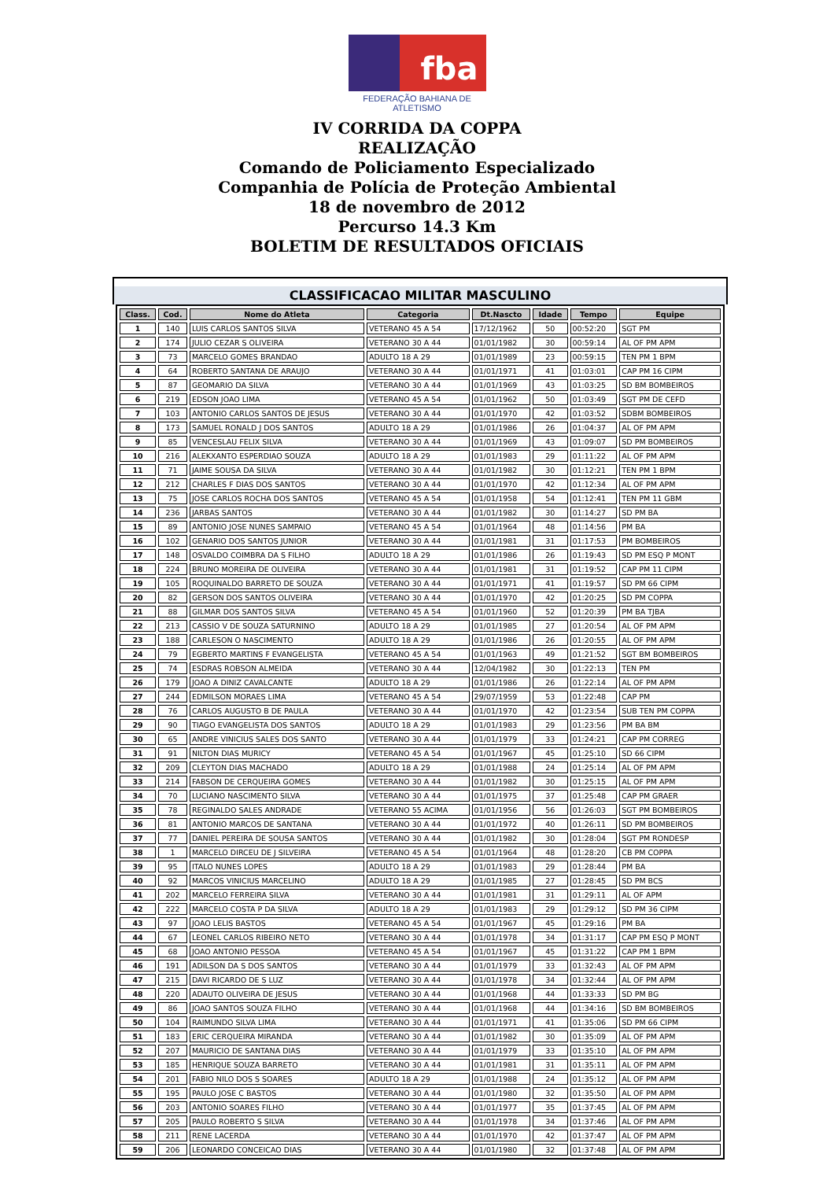fba
FEDERAÇÃO BAHIANA DE ATLETISMO
IV CORRIDA DA COPPA
REALIZAÇÃO
Comando de Policiamento Especializado
Companhia de Polícia de Proteção Ambiental
18 de novembro de 2012
Percurso 14.3 Km
BOLETIM DE RESULTADOS OFICIAIS
CLASSIFICACAO MILITAR MASCULINO
| Class. | Cod. | Nome do Atleta | Categoria | Dt.Nascto | Idade | Tempo | Equipe |
| --- | --- | --- | --- | --- | --- | --- | --- |
| 1 | 140 | LUIS CARLOS SANTOS SILVA | VETERANO 45 A 54 | 17/12/1962 | 50 | 00:52:20 | SGT PM |
| 2 | 174 | JULIO CEZAR S OLIVEIRA | VETERANO 30 A 44 | 01/01/1982 | 30 | 00:59:14 | AL OF PM APM |
| 3 | 73 | MARCELO GOMES BRANDAO | ADULTO 18 A 29 | 01/01/1989 | 23 | 00:59:15 | TEN PM 1 BPM |
| 4 | 64 | ROBERTO SANTANA DE ARAUJO | VETERANO 30 A 44 | 01/01/1971 | 41 | 01:03:01 | CAP PM 16 CIPM |
| 5 | 87 | GEOMARIO DA SILVA | VETERANO 30 A 44 | 01/01/1969 | 43 | 01:03:25 | SD BM BOMBEIROS |
| 6 | 219 | EDSON JOAO LIMA | VETERANO 45 A 54 | 01/01/1962 | 50 | 01:03:49 | SGT PM DE CEFD |
| 7 | 103 | ANTONIO CARLOS SANTOS DE JESUS | VETERANO 30 A 44 | 01/01/1970 | 42 | 01:03:52 | SDBM BOMBEIROS |
| 8 | 173 | SAMUEL RONALD J DOS SANTOS | ADULTO 18 A 29 | 01/01/1986 | 26 | 01:04:37 | AL OF PM APM |
| 9 | 85 | VENCESLAU FELIX SILVA | VETERANO 30 A 44 | 01/01/1969 | 43 | 01:09:07 | SD PM BOMBEIROS |
| 10 | 216 | ALEKXANTO ESPERDIAO SOUZA | ADULTO 18 A 29 | 01/01/1983 | 29 | 01:11:22 | AL OF PM APM |
| 11 | 71 | JAIME SOUSA DA SILVA | VETERANO 30 A 44 | 01/01/1982 | 30 | 01:12:21 | TEN PM 1 BPM |
| 12 | 212 | CHARLES F DIAS DOS SANTOS | VETERANO 30 A 44 | 01/01/1970 | 42 | 01:12:34 | AL OF PM APM |
| 13 | 75 | JOSE CARLOS ROCHA DOS SANTOS | VETERANO 45 A 54 | 01/01/1958 | 54 | 01:12:41 | TEN PM 11 GBM |
| 14 | 236 | JARBAS SANTOS | VETERANO 30 A 44 | 01/01/1982 | 30 | 01:14:27 | SD PM BA |
| 15 | 89 | ANTONIO JOSE NUNES SAMPAIO | VETERANO 45 A 54 | 01/01/1964 | 48 | 01:14:56 | PM BA |
| 16 | 102 | GENARIO DOS SANTOS JUNIOR | VETERANO 30 A 44 | 01/01/1981 | 31 | 01:17:53 | PM BOMBEIROS |
| 17 | 148 | OSVALDO COIMBRA DA S FILHO | ADULTO 18 A 29 | 01/01/1986 | 26 | 01:19:43 | SD PM ESQ P MONT |
| 18 | 224 | BRUNO MOREIRA DE OLIVEIRA | VETERANO 30 A 44 | 01/01/1981 | 31 | 01:19:52 | CAP PM 11 CIPM |
| 19 | 105 | ROQUINALDO BARRETO DE SOUZA | VETERANO 30 A 44 | 01/01/1971 | 41 | 01:19:57 | SD PM 66 CIPM |
| 20 | 82 | GERSON DOS SANTOS OLIVEIRA | VETERANO 30 A 44 | 01/01/1970 | 42 | 01:20:25 | SD PM COPPA |
| 21 | 88 | GILMAR DOS SANTOS SILVA | VETERANO 45 A 54 | 01/01/1960 | 52 | 01:20:39 | PM BA TJBA |
| 22 | 213 | CASSIO V DE SOUZA SATURNINO | ADULTO 18 A 29 | 01/01/1985 | 27 | 01:20:54 | AL OF PM APM |
| 23 | 188 | CARLESON O NASCIMENTO | ADULTO 18 A 29 | 01/01/1986 | 26 | 01:20:55 | AL OF PM APM |
| 24 | 79 | EGBERTO MARTINS F EVANGELISTA | VETERANO 45 A 54 | 01/01/1963 | 49 | 01:21:52 | SGT BM BOMBEIROS |
| 25 | 74 | ESDRAS ROBSON ALMEIDA | VETERANO 30 A 44 | 12/04/1982 | 30 | 01:22:13 | TEN PM |
| 26 | 179 | JOAO A DINIZ CAVALCANTE | ADULTO 18 A 29 | 01/01/1986 | 26 | 01:22:14 | AL OF PM APM |
| 27 | 244 | EDMILSON MORAES LIMA | VETERANO 45 A 54 | 29/07/1959 | 53 | 01:22:48 | CAP PM |
| 28 | 76 | CARLOS AUGUSTO B DE PAULA | VETERANO 30 A 44 | 01/01/1970 | 42 | 01:23:54 | SUB TEN PM COPPA |
| 29 | 90 | TIAGO EVANGELISTA DOS SANTOS | ADULTO 18 A 29 | 01/01/1983 | 29 | 01:23:56 | PM BA BM |
| 30 | 65 | ANDRE VINICIUS SALES DOS SANTO | VETERANO 30 A 44 | 01/01/1979 | 33 | 01:24:21 | CAP PM CORREG |
| 31 | 91 | NILTON DIAS MURICY | VETERANO 45 A 54 | 01/01/1967 | 45 | 01:25:10 | SD 66 CIPM |
| 32 | 209 | CLEYTON DIAS MACHADO | ADULTO 18 A 29 | 01/01/1988 | 24 | 01:25:14 | AL OF PM APM |
| 33 | 214 | FABSON DE CERQUEIRA GOMES | VETERANO 30 A 44 | 01/01/1982 | 30 | 01:25:15 | AL OF PM APM |
| 34 | 70 | LUCIANO NASCIMENTO SILVA | VETERANO 30 A 44 | 01/01/1975 | 37 | 01:25:48 | CAP PM GRAER |
| 35 | 78 | REGINALDO SALES ANDRADE | VETERANO 55 ACIMA | 01/01/1956 | 56 | 01:26:03 | SGT PM BOMBEIROS |
| 36 | 81 | ANTONIO MARCOS DE SANTANA | VETERANO 30 A 44 | 01/01/1972 | 40 | 01:26:11 | SD PM BOMBEIROS |
| 37 | 77 | DANIEL PEREIRA DE SOUSA SANTOS | VETERANO 30 A 44 | 01/01/1982 | 30 | 01:28:04 | SGT PM RONDESP |
| 38 | 1 | MARCELO DIRCEU DE J SILVEIRA | VETERANO 45 A 54 | 01/01/1964 | 48 | 01:28:20 | CB PM COPPA |
| 39 | 95 | ITALO NUNES LOPES | ADULTO 18 A 29 | 01/01/1983 | 29 | 01:28:44 | PM BA |
| 40 | 92 | MARCOS VINICIUS MARCELINO | ADULTO 18 A 29 | 01/01/1985 | 27 | 01:28:45 | SD PM BCS |
| 41 | 202 | MARCELO FERREIRA SILVA | VETERANO 30 A 44 | 01/01/1981 | 31 | 01:29:11 | AL OF APM |
| 42 | 222 | MARCELO COSTA P DA SILVA | ADULTO 18 A 29 | 01/01/1983 | 29 | 01:29:12 | SD PM 36 CIPM |
| 43 | 97 | JOAO LELIS BASTOS | VETERANO 45 A 54 | 01/01/1967 | 45 | 01:29:16 | PM BA |
| 44 | 67 | LEONEL CARLOS RIBEIRO NETO | VETERANO 30 A 44 | 01/01/1978 | 34 | 01:31:17 | CAP PM ESQ P MONT |
| 45 | 68 | JOAO ANTONIO PESSOA | VETERANO 45 A 54 | 01/01/1967 | 45 | 01:31:22 | CAP PM 1 BPM |
| 46 | 191 | ADILSON DA S DOS SANTOS | VETERANO 30 A 44 | 01/01/1979 | 33 | 01:32:43 | AL OF PM APM |
| 47 | 215 | DAVI RICARDO DE S LUZ | VETERANO 30 A 44 | 01/01/1978 | 34 | 01:32:44 | AL OF PM APM |
| 48 | 220 | ADAUTO OLIVEIRA DE JESUS | VETERANO 30 A 44 | 01/01/1968 | 44 | 01:33:33 | SD PM BG |
| 49 | 86 | JOAO SANTOS SOUZA FILHO | VETERANO 30 A 44 | 01/01/1968 | 44 | 01:34:16 | SD BM BOMBEIROS |
| 50 | 104 | RAIMUNDO SILVA LIMA | VETERANO 30 A 44 | 01/01/1971 | 41 | 01:35:06 | SD PM 66 CIPM |
| 51 | 183 | ERIC CERQUEIRA MIRANDA | VETERANO 30 A 44 | 01/01/1982 | 30 | 01:35:09 | AL OF PM APM |
| 52 | 207 | MAURICIO DE SANTANA DIAS | VETERANO 30 A 44 | 01/01/1979 | 33 | 01:35:10 | AL OF PM APM |
| 53 | 185 | HENRIQUE SOUZA BARRETO | VETERANO 30 A 44 | 01/01/1981 | 31 | 01:35:11 | AL OF PM APM |
| 54 | 201 | FABIO NILO DOS S SOARES | ADULTO 18 A 29 | 01/01/1988 | 24 | 01:35:12 | AL OF PM APM |
| 55 | 195 | PAULO JOSE C BASTOS | VETERANO 30 A 44 | 01/01/1980 | 32 | 01:35:50 | AL OF PM APM |
| 56 | 203 | ANTONIO SOARES FILHO | VETERANO 30 A 44 | 01/01/1977 | 35 | 01:37:45 | AL OF PM APM |
| 57 | 205 | PAULO ROBERTO S SILVA | VETERANO 30 A 44 | 01/01/1978 | 34 | 01:37:46 | AL OF PM APM |
| 58 | 211 | RENE LACERDA | VETERANO 30 A 44 | 01/01/1970 | 42 | 01:37:47 | AL OF PM APM |
| 59 | 206 | LEONARDO CONCEICAO DIAS | VETERANO 30 A 44 | 01/01/1980 | 32 | 01:37:48 | AL OF PM APM |